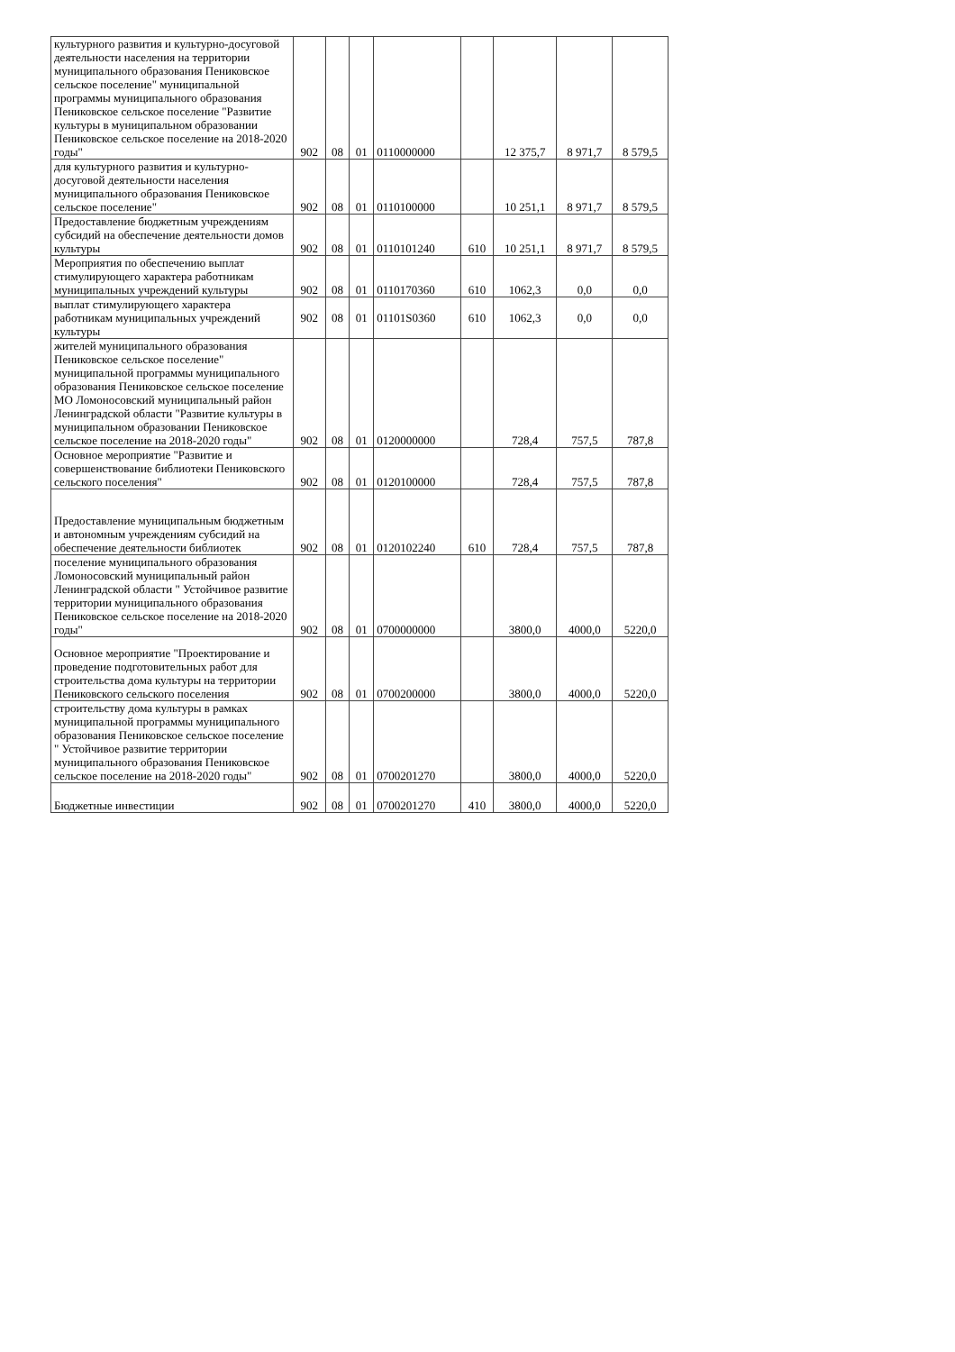| культурного развития и культурно-досуговой деятельности населения на территории муниципального образования Пениковское сельское поселение" муниципальной программы муниципального образования Пениковское сельское поселение "Развитие культуры в муниципальном образовании Пениковское сельское поселение на 2018-2020 годы" | 902 | 08 | 01 | 0110000000 | | 12 375,7 | 8 971,7 | 8 579,5 |
| для культурного развития и культурно-досуговой деятельности населения муниципального образования Пениковское сельское поселение" | 902 | 08 | 01 | 0110100000 | | 10 251,1 | 8 971,7 | 8 579,5 |
| Предоставление бюджетным учреждениям субсидий на обеспечение деятельности домов культуры | 902 | 08 | 01 | 0110101240 | 610 | 10 251,1 | 8 971,7 | 8 579,5 |
| Мероприятия по обеспечению выплат стимулирующего характера работникам муниципальных учреждений культуры | 902 | 08 | 01 | 0110170360 | 610 | 1062,3 | 0,0 | 0,0 |
| выплат стимулирующего характера работникам муниципальных учреждений культуры | 902 | 08 | 01 | 01101S0360 | 610 | 1062,3 | 0,0 | 0,0 |
| жителей муниципального образования Пениковское сельское поселение" муниципальной программы муниципального образования Пениковское сельское поселение МО Ломоносовский муниципальный район Ленинградской области "Развитие культуры в муниципальном образовании Пениковское сельское поселение на 2018-2020 годы" | 902 | 08 | 01 | 0120000000 | | 728,4 | 757,5 | 787,8 |
| Основное мероприятие "Развитие и совершенствование библиотеки Пениковского сельского поселения" | 902 | 08 | 01 | 0120100000 | | 728,4 | 757,5 | 787,8 |
| Предоставление муниципальным бюджетным и автономным учреждениям субсидий на обеспечение деятельности библиотек | 902 | 08 | 01 | 0120102240 | 610 | 728,4 | 757,5 | 787,8 |
| поселение муниципального образования Ломоносовский муниципальный район Ленинградской области " Устойчивое развитие территории муниципального образования Пениковское сельское поселение на 2018-2020 годы" | 902 | 08 | 01 | 0700000000 | | 3800,0 | 4000,0 | 5220,0 |
| Основное мероприятие "Проектирование и проведение подготовительных работ для строительства дома культуры на территории Пениковского сельского поселения | 902 | 08 | 01 | 0700200000 | | 3800,0 | 4000,0 | 5220,0 |
| строительству дома культуры в рамках муниципальной программы муниципального образования Пениковское сельское поселение " Устойчивое развитие территории муниципального образования Пениковское сельское поселение на 2018-2020 годы" | 902 | 08 | 01 | 0700201270 | | 3800,0 | 4000,0 | 5220,0 |
| Бюджетные инвестиции | 902 | 08 | 01 | 0700201270 | 410 | 3800,0 | 4000,0 | 5220,0 |